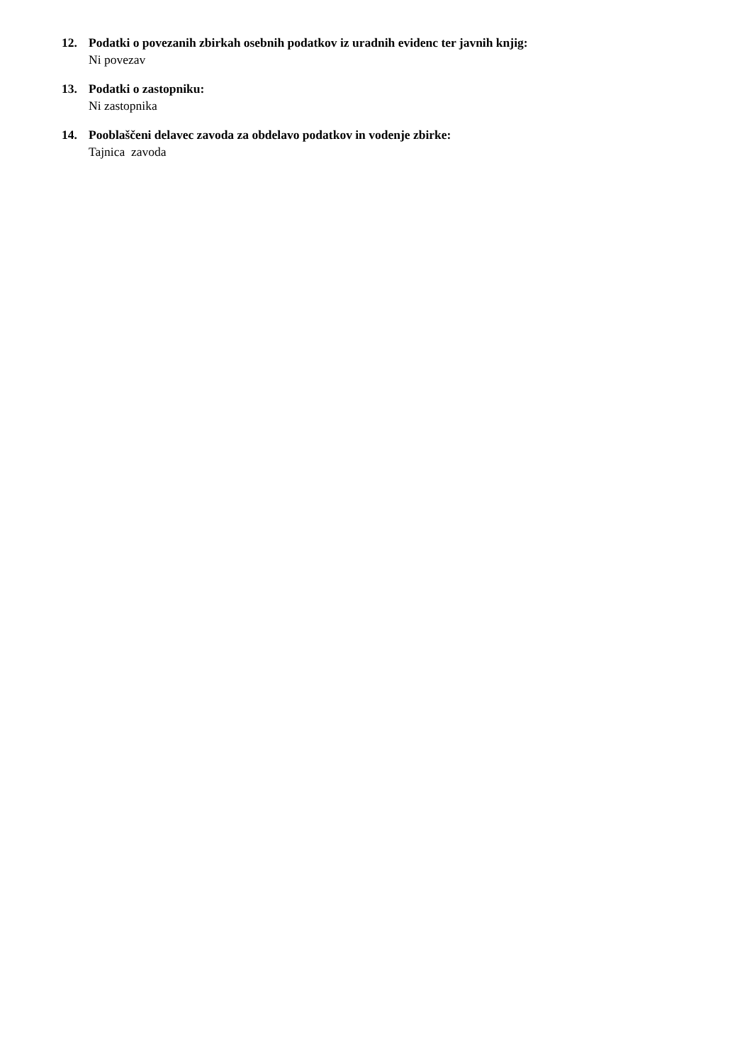12. Podatki o povezanih zbirkah osebnih podatkov iz uradnih evidenc ter javnih knjig:
Ni povezav
13. Podatki o zastopniku:
Ni zastopnika
14. Pooblaščeni delavec zavoda za obdelavo podatkov in vodenje zbirke:
Tajnica zavoda